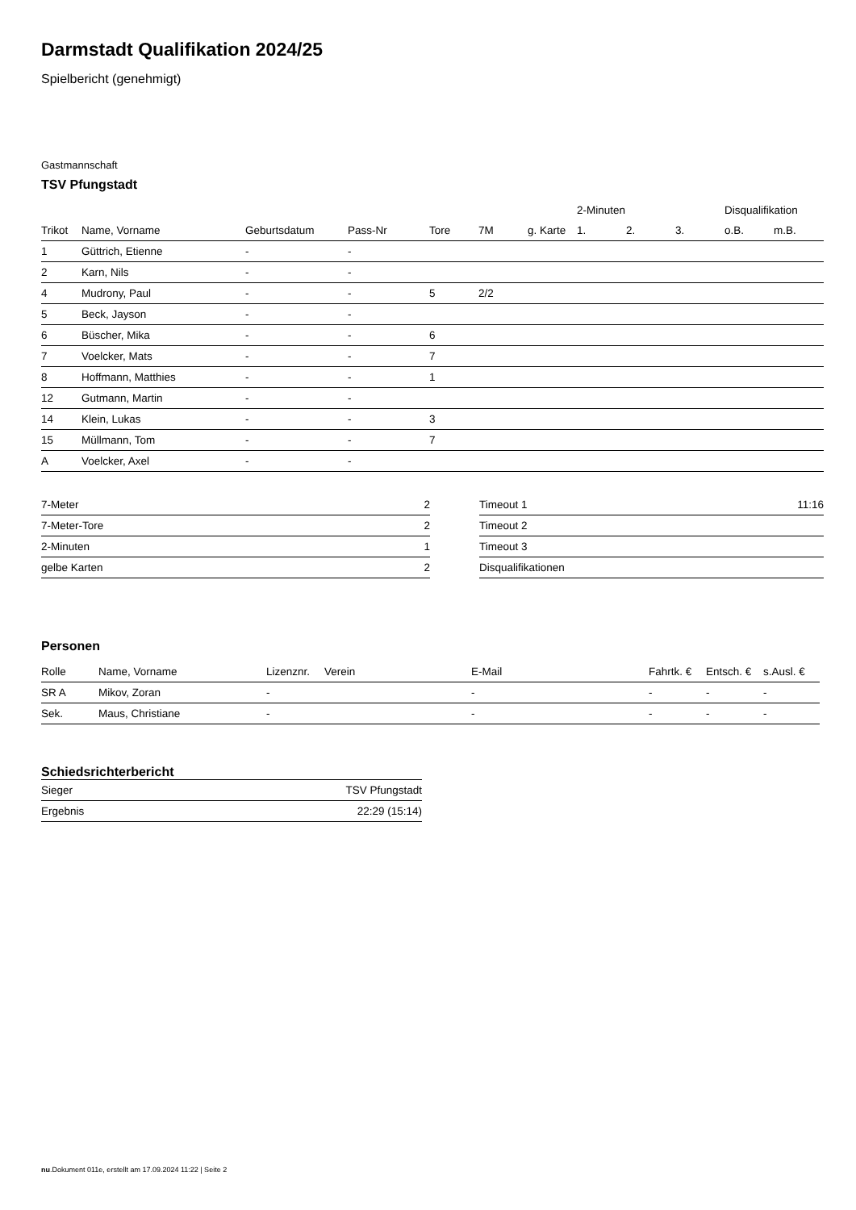Darmstadt Qualifikation 2024/25
Spielbericht (genehmigt)
Gastmannschaft
TSV Pfungstadt
| | | | | | | | 2-Minuten | | | Disqualifikation | |
| --- | --- | --- | --- | --- | --- | --- | --- | --- | --- | --- | --- |
| Trikot | Name, Vorname | Geburtsdatum | Pass-Nr | Tore | 7M | g. Karte | 1. | 2. | 3. | o.B. | m.B. |
| 1 | Güttrich, Etienne | - | - | | | | | | | | |
| 2 | Karn, Nils | - | - | | | | | | | | |
| 4 | Mudrony, Paul | - | - | 5 | 2/2 | | | | | | |
| 5 | Beck, Jayson | - | - | | | | | | | | |
| 6 | Büscher, Mika | - | - | 6 | | | | | | | |
| 7 | Voelcker, Mats | - | - | 7 | | | | | | | |
| 8 | Hoffmann, Matthies | - | - | 1 | | | | | | | |
| 12 | Gutmann, Martin | - | - | | | | | | | | |
| 14 | Klein, Lukas | - | - | 3 | | | | | | | |
| 15 | Müllmann, Tom | - | - | 7 | | | | | | | |
| A | Voelcker, Axel | - | - | | | | | | | | |
| 7-Meter | 2 |
| 7-Meter-Tore | 2 |
| 2-Minuten | 1 |
| gelbe Karten | 2 |
| Timeout 1 | 11:16 |
| Timeout 2 | |
| Timeout 3 | |
| Disqualifikationen | |
Personen
| Rolle | Name, Vorname | Lizenznr. | Verein | E-Mail | Fahrtk. € | Entsch. € | s.Ausl. € |
| --- | --- | --- | --- | --- | --- | --- | --- |
| SR A | Mikov, Zoran | - | | - | - | - | - |
| Sek. | Maus, Christiane | - | | - | - | - | - |
Schiedsrichterbericht
| Sieger | TSV Pfungstadt |
| Ergebnis | 22:29 (15:14) |
nu.Dokument 011e, erstellt am 17.09.2024 11:22 | Seite 2